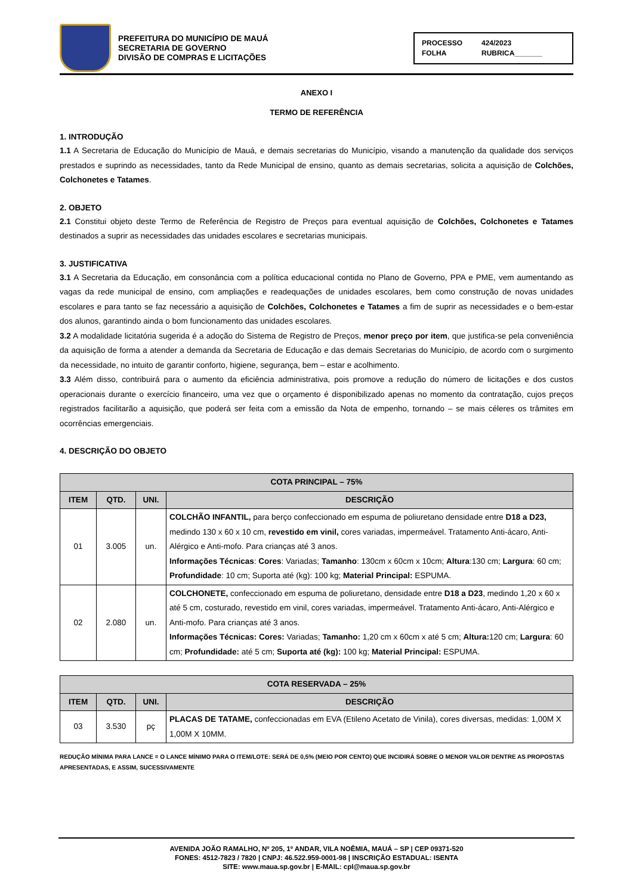PREFEITURA DO MUNICÍPIO DE MAUÁ
SECRETARIA DE GOVERNO
DIVISÃO DE COMPRAS E LICITAÇÕES
PROCESSO 424/2023 FOLHA RUBRICA_______
ANEXO I
TERMO DE REFERÊNCIA
1. INTRODUÇÃO
1.1 A Secretaria de Educação do Município de Mauá, e demais secretarias do Município, visando a manutenção da qualidade dos serviços prestados e suprindo as necessidades, tanto da Rede Municipal de ensino, quanto as demais secretarias, solicita a aquisição de Colchões, Colchonetes e Tatames.
2. OBJETO
2.1 Constitui objeto deste Termo de Referência de Registro de Preços para eventual aquisição de Colchões, Colchonetes e Tatames destinados a suprir as necessidades das unidades escolares e secretarias municipais.
3. JUSTIFICATIVA
3.1 A Secretaria da Educação, em consonância com a política educacional contida no Plano de Governo, PPA e PME, vem aumentando as vagas da rede municipal de ensino, com ampliações e readequações de unidades escolares, bem como construção de novas unidades escolares e para tanto se faz necessário a aquisição de Colchões, Colchonetes e Tatames a fim de suprir as necessidades e o bem-estar dos alunos, garantindo ainda o bom funcionamento das unidades escolares.
3.2 A modalidade licitatória sugerida é a adoção do Sistema de Registro de Preços, menor preço por item, que justifica-se pela conveniência da aquisição de forma a atender a demanda da Secretaria de Educação e das demais Secretarias do Município, de acordo com o surgimento da necessidade, no intuito de garantir conforto, higiene, segurança, bem – estar e acolhimento.
3.3 Além disso, contribuirá para o aumento da eficiência administrativa, pois promove a redução do número de licitações e dos custos operacionais durante o exercício financeiro, uma vez que o orçamento é disponibilizado apenas no momento da contratação, cujos preços registrados facilitarão a aquisição, que poderá ser feita com a emissão da Nota de empenho, tornando – se mais céleres os trâmites em ocorrências emergenciais.
4. DESCRIÇÃO DO OBJETO
| COTA PRINCIPAL – 75% | | | |
| --- | --- | --- | --- |
| ITEM | QTD. | UNI. | DESCRIÇÃO |
| 01 | 3.005 | un. | COLCHÃO INFANTIL, para berço confeccionado em espuma de poliuretano densidade entre D18 a D23, medindo 130 x 60 x 10 cm, revestido em vinil, cores variadas, impermeável. Tratamento Anti-ácaro, Anti-Alérgico e Anti-mofo. Para crianças até 3 anos. Informações Técnicas : Cores : Variadas; Tamanho : 130cm x 60cm x 10cm; Altura :130 cm; Largura : 60 cm; Profundidade : 10 cm; Suporta até (kg): 100 kg; Material Principal: ESPUMA. |
| 02 | 2.080 | un. | COLCHONETE, confeccionado em espuma de poliuretano, densidade entre D18 a D23 , medindo 1,20 x 60 x até 5 cm, costurado, revestido em vinil, cores variadas, impermeável. Tratamento Anti-ácaro, Anti-Alérgico e Anti-mofo. Para crianças até 3 anos. Informações Técnicas: Cores: Variadas; Tamanho: 1,20 cm x 60cm x até 5 cm; Altura: 120 cm; Largura : 60 cm; Profundidade: até 5 cm; Suporta até (kg): 100 kg; Material Principal: ESPUMA. |
| COTA RESERVADA – 25% | | | |
| --- | --- | --- | --- |
| ITEM | QTD. | UNI. | DESCRIÇÃO |
| 03 | 3.530 | pç | PLACAS DE TATAME, confeccionadas em EVA (Etileno Acetato de Vinila), cores diversas, medidas: 1,00M X 1,00M X 10MM. |
REDUÇÃO MÍNIMA PARA LANCE = O LANCE MÍNIMO PARA O ITEM/LOTE: SERÁ DE 0,5% (MEIO POR CENTO) QUE INCIDIRÁ SOBRE O MENOR VALOR DENTRE AS PROPOSTAS APRESENTADAS, E ASSIM, SUCESSIVAMENTE
AVENIDA JOÃO RAMALHO, Nº 205, 1º ANDAR, VILA NOÊMIA, MAUÁ – SP | CEP 09371-520
FONES: 4512-7823 / 7820 | CNPJ: 46.522.959-0001-98 | INSCRIÇÃO ESTADUAL: ISENTA
SITE: www.maua.sp.gov.br | E-MAIL: cpl@maua.sp.gov.br